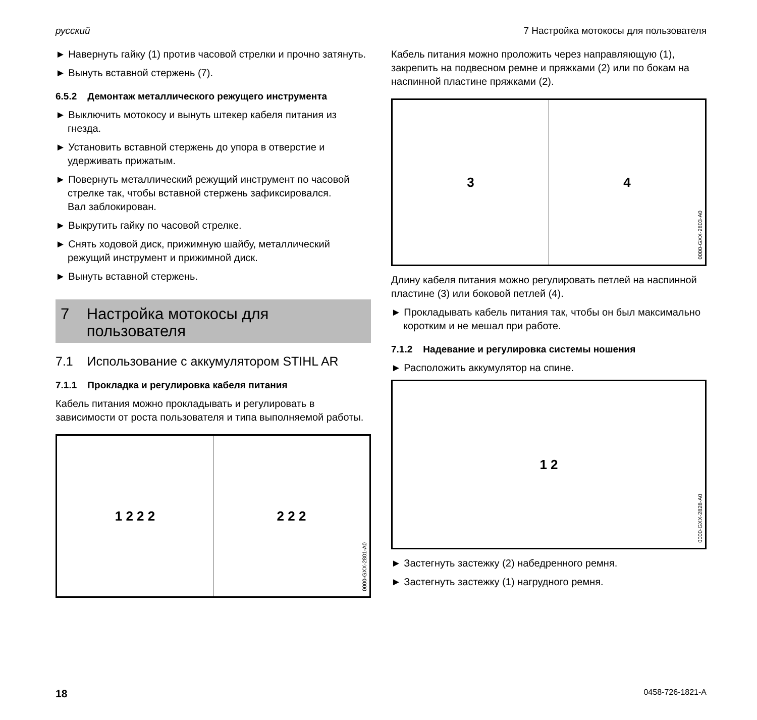русский 7 Настройка мотокосы для пользователя
► Навернуть гайку (1) против часовой стрелки и прочно затянуть.
► Вынуть вставной стержень (7).
6.5.2 Демонтаж металлического режущего инструмента
► Выключить мотокосу и вынуть штекер кабеля питания из гнезда.
► Установить вставной стержень до упора в отверстие и удерживать прижатым.
► Повернуть металлический режущий инструмент по часовой стрелке так, чтобы вставной стержень зафиксировался.
Вал заблокирован.
► Выкрутить гайку по часовой стрелке.
► Снять ходовой диск, прижимную шайбу, металлический режущий инструмент и прижимной диск.
► Вынуть вставной стержень.
7 Настройка мотокосы для
пользователя
7.1 Использование с аккумулятором STIHL AR
7.1.1 Прокладка и регулировка кабеля питания
Кабель питания можно прокладывать и регулировать в зависимости от роста пользователя и типа выполняемой работы.
1 2 2 2 2 2 2
0000-GXX-2801-A0
Кабель питания можно проложить через направляющую (1), закрепить на подвесном ремне и пряжками (2) или по бокам на наспинной пластине пряжками (2).
3 4
0000-GXX-2803-A0
Длину кабеля питания можно регулировать петлей на наспинной пластине (3) или боковой петлей (4).
► Прокладывать кабель питания так, чтобы он был максимально коротким и не мешал при работе.
7.1.2 Надевание и регулировка системы ношения
► Расположить аккумулятор на спине.
1 2
0000-GXX-2828-A0
► Застегнуть застежку (2) набедренного ремня.
► Застегнуть застежку (1) нагрудного ремня.
18 0458-726-1821-A